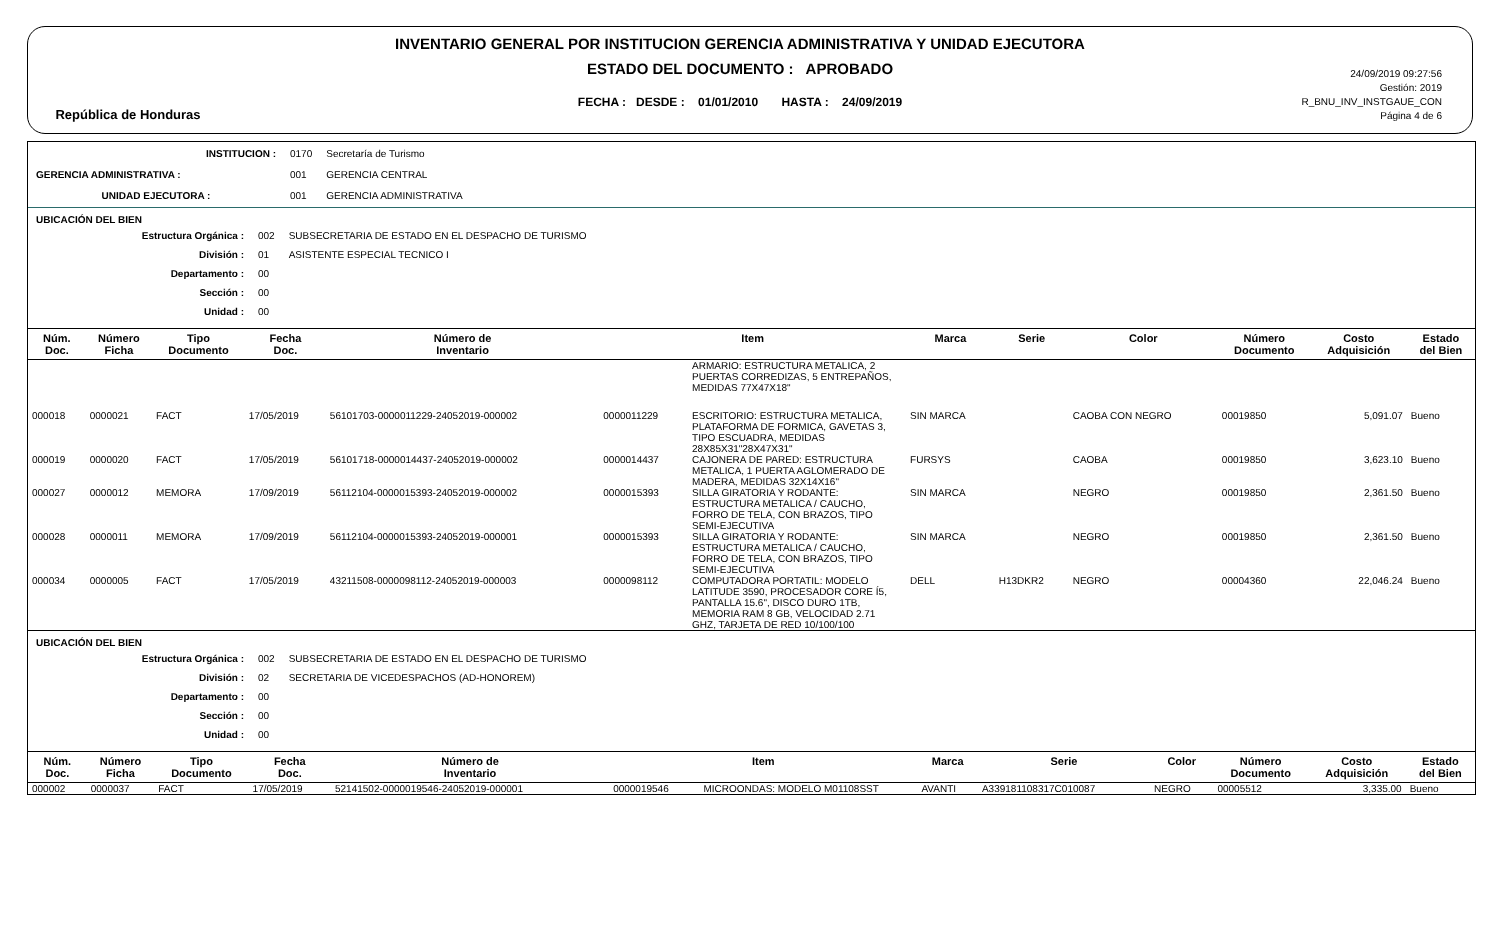República de Honduras
INVENTARIO GENERAL POR INSTITUCION GERENCIA ADMINISTRATIVA Y UNIDAD EJECUTORA
ESTADO DEL DOCUMENTO : APROBADO
FECHA : DESDE : 01/01/2010 HASTA : 24/09/2019
24/09/2019 09:27:56
Gestión: 2019
R_BNU_INV_INSTGAUE_CON
Página 4 de 6
| INSTITUCION : | 0170 | Secretaría de Turismo |
| GERENCIA ADMINISTRATIVA : | 001 | GERENCIA CENTRAL |
| UNIDAD EJECUTORA : | 001 | GERENCIA ADMINISTRATIVA |
UBICACIÓN DEL BIEN
| Estructura Orgánica : | 002 | SUBSECRETARIA DE ESTADO EN EL DESPACHO DE TURISMO |
| División : | 01 | ASISTENTE ESPECIAL TECNICO I |
| Departamento : | 00 | |
| Sección : | 00 | |
| Unidad : | 00 | |
| Núm. Doc. | Número Ficha | Tipo Documento | Fecha Doc. | Número de Inventario | Item | | Marca | Serie | Color | Número Documento | Costo Adquisición | Estado del Bien |
| --- | --- | --- | --- | --- | --- | --- | --- | --- | --- | --- | --- | --- |
| | | | | | | ARMARIO: ESTRUCTURA METALICA, 2 PUERTAS CORREDIZAS, 5 ENTREPAÑOS, MEDIDAS 77X47X18" | | | | | | |
| 000018 | 0000021 | FACT | 17/05/2019 | 56101703-0000011229-24052019-000002 | 0000011229 | ESCRITORIO: ESTRUCTURA METALICA, PLATAFORMA DE FORMICA, GAVETAS 3, TIPO ESCUADRA, MEDIDAS 28X85X31"28X47X31" | SIN MARCA | | CAOBA CON NEGRO | 00019850 | 5,091.07 | Bueno |
| 000019 | 0000020 | FACT | 17/05/2019 | 56101718-0000014437-24052019-000002 | 0000014437 | CAJONERA DE PARED: ESTRUCTURA METALICA, 1 PUERTA AGLOMERADO DE MADERA, MEDIDAS 32X14X16" | FURSYS | | CAOBA | 00019850 | 3,623.10 | Bueno |
| 000027 | 0000012 | MEMORA | 17/09/2019 | 56112104-0000015393-24052019-000002 | 0000015393 | SILLA GIRATORIA Y RODANTE: ESTRUCTURA METALICA / CAUCHO, FORRO DE TELA, CON BRAZOS, TIPO SEMI-EJECUTIVA | SIN MARCA | | NEGRO | 00019850 | 2,361.50 | Bueno |
| 000028 | 0000011 | MEMORA | 17/09/2019 | 56112104-0000015393-24052019-000001 | 0000015393 | SILLA GIRATORIA Y RODANTE: ESTRUCTURA METALICA / CAUCHO, FORRO DE TELA, CON BRAZOS, TIPO SEMI-EJECUTIVA | SIN MARCA | | NEGRO | 00019850 | 2,361.50 | Bueno |
| 000034 | 0000005 | FACT | 17/05/2019 | 43211508-0000098112-24052019-000003 | 0000098112 | COMPUTADORA PORTATIL: MODELO LATITUDE 3590, PROCESADOR CORE Í5, PANTALLA 15.6", DISCO DURO 1TB, MEMORIA RAM 8 GB, VELOCIDAD 2.71 GHZ, TARJETA DE RED 10/100/100 | DELL | H13DKR2 | NEGRO | 00004360 | 22,046.24 | Bueno |
UBICACIÓN DEL BIEN
| Estructura Orgánica : | 002 | SUBSECRETARIA DE ESTADO EN EL DESPACHO DE TURISMO |
| División : | 02 | SECRETARIA DE VICEDESPACHOS (AD-HONOREM) |
| Departamento : | 00 | |
| Sección : | 00 | |
| Unidad : | 00 | |
| Núm. Doc. | Número Ficha | Tipo Documento | Fecha Doc. | Número de Inventario | Item | | Marca | Serie | Color | Número Documento | Costo Adquisición | Estado del Bien |
| --- | --- | --- | --- | --- | --- | --- | --- | --- | --- | --- | --- | --- |
| 000002 | 0000037 | FACT | 17/05/2019 | 52141502-0000019546-24052019-000001 | 0000019546 | MICROONDAS: MODELO M01108SST | AVANTI | A339181108317C010087 | NEGRO | 00005512 | 3,335.00 | Bueno |